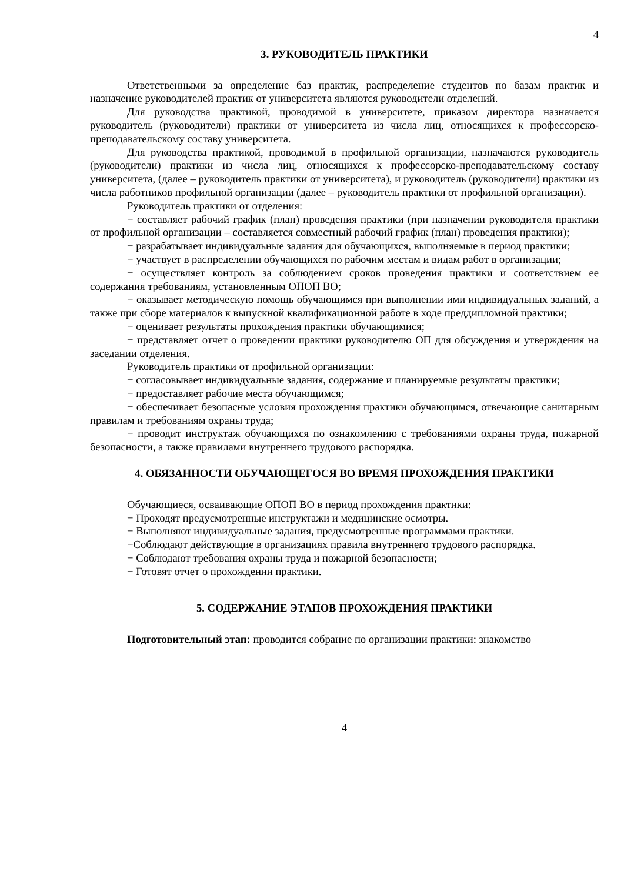4
3. РУКОВОДИТЕЛЬ ПРАКТИКИ
Ответственными за определение баз практик, распределение студентов по базам практик и назначение руководителей практик от университета являются руководители отделений.
Для руководства практикой, проводимой в университете, приказом директора назначается руководитель (руководители) практики от университета из числа лиц, относящихся к профессорско-преподавательскому составу университета.
Для руководства практикой, проводимой в профильной организации, назначаются руководитель (руководители) практики из числа лиц, относящихся к профессорско-преподавательскому составу университета, (далее – руководитель практики от университета), и руководитель (руководители) практики из числа работников профильной организации (далее – руководитель практики от профильной организации).
Руководитель практики от отделения:
− составляет рабочий график (план) проведения практики (при назначении руководителя практики от профильной организации – составляется совместный рабочий график (план) проведения практики);
− разрабатывает индивидуальные задания для обучающихся, выполняемые в период практики;
− участвует в распределении обучающихся по рабочим местам и видам работ в организации;
− осуществляет контроль за соблюдением сроков проведения практики и соответствием ее содержания требованиям, установленным ОПОП ВО;
− оказывает методическую помощь обучающимся при выполнении ими индивидуальных заданий, а также при сборе материалов к выпускной квалификационной работе в ходе преддипломной практики;
− оценивает результаты прохождения практики обучающимися;
− представляет отчет о проведении практики руководителю ОП для обсуждения и утверждения на заседании отделения.
Руководитель практики от профильной организации:
− согласовывает индивидуальные задания, содержание и планируемые результаты практики;
− предоставляет рабочие места обучающимся;
− обеспечивает безопасные условия прохождения практики обучающимся, отвечающие санитарным правилам и требованиям охраны труда;
− проводит инструктаж обучающихся по ознакомлению с требованиями охраны труда, пожарной безопасности, а также правилами внутреннего трудового распорядка.
4. ОБЯЗАННОСТИ ОБУЧАЮЩЕГОСЯ ВО ВРЕМЯ ПРОХОЖДЕНИЯ ПРАКТИКИ
Обучающиеся, осваивающие ОПОП ВО в период прохождения практики:
− Проходят предусмотренные инструктажи и медицинские осмотры.
− Выполняют индивидуальные задания, предусмотренные программами практики.
−Соблюдают действующие в организациях правила внутреннего трудового распорядка.
− Соблюдают требования охраны труда и пожарной безопасности;
− Готовят отчет о прохождении практики.
5. СОДЕРЖАНИЕ ЭТАПОВ ПРОХОЖДЕНИЯ ПРАКТИКИ
Подготовительный этап: проводится собрание по организации практики: знакомство
4